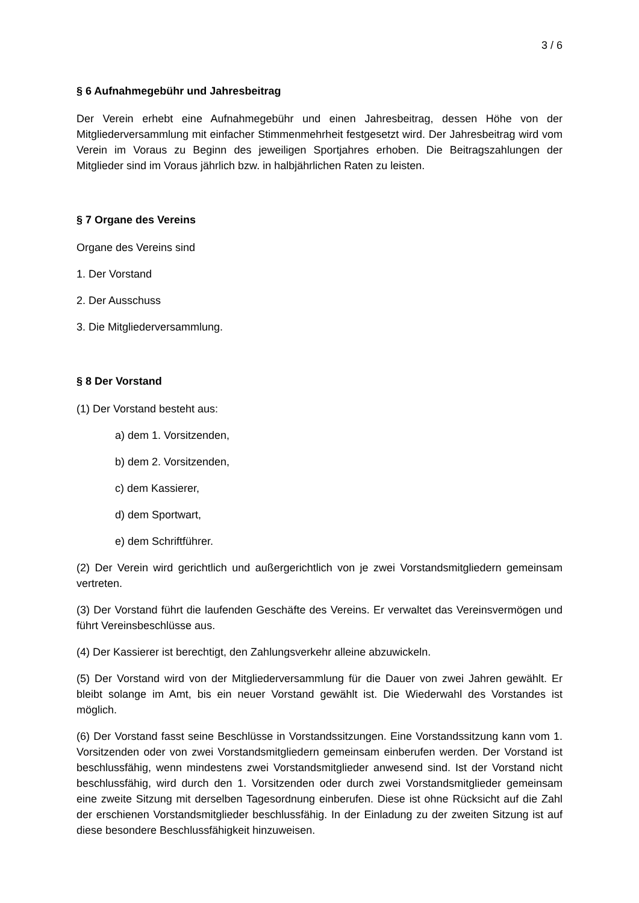3 / 6
§ 6 Aufnahmegebühr und Jahresbeitrag
Der Verein erhebt eine Aufnahmegebühr und einen Jahresbeitrag, dessen Höhe von der Mitgliederversammlung mit einfacher Stimmenmehrheit festgesetzt wird. Der Jahresbeitrag wird vom Verein im Voraus zu Beginn des jeweiligen Sportjahres erhoben. Die Beitragszahlungen der Mitglieder sind im Voraus jährlich bzw. in halbjährlichen Raten zu leisten.
§ 7 Organe des Vereins
Organe des Vereins sind
1. Der Vorstand
2. Der Ausschuss
3. Die Mitgliederversammlung.
§ 8 Der Vorstand
(1) Der Vorstand besteht aus:
a) dem 1. Vorsitzenden,
b) dem 2. Vorsitzenden,
c) dem Kassierer,
d) dem Sportwart,
e) dem Schriftführer.
(2) Der Verein wird gerichtlich und außergerichtlich von je zwei Vorstandsmitgliedern gemeinsam vertreten.
(3) Der Vorstand führt die laufenden Geschäfte des Vereins. Er verwaltet das Vereinsvermögen und führt Vereinsbeschlüsse aus.
(4) Der Kassierer ist berechtigt, den Zahlungsverkehr alleine abzuwickeln.
(5) Der Vorstand wird von der Mitgliederversammlung für die Dauer von zwei Jahren gewählt. Er bleibt solange im Amt, bis ein neuer Vorstand gewählt ist. Die Wiederwahl des Vorstandes ist möglich.
(6) Der Vorstand fasst seine Beschlüsse in Vorstandssitzungen. Eine Vorstandssitzung kann vom 1. Vorsitzenden oder von zwei Vorstandsmitgliedern gemeinsam einberufen werden. Der Vorstand ist beschlussfähig, wenn mindestens zwei Vorstandsmitglieder anwesend sind. Ist der Vorstand nicht beschlussfähig, wird durch den 1. Vorsitzenden oder durch zwei Vorstandsmitglieder gemeinsam eine zweite Sitzung mit derselben Tagesordnung einberufen. Diese ist ohne Rücksicht auf die Zahl der erschienen Vorstandsmitglieder beschlussfähig. In der Einladung zu der zweiten Sitzung ist auf diese besondere Beschlussfähigkeit hinzuweisen.